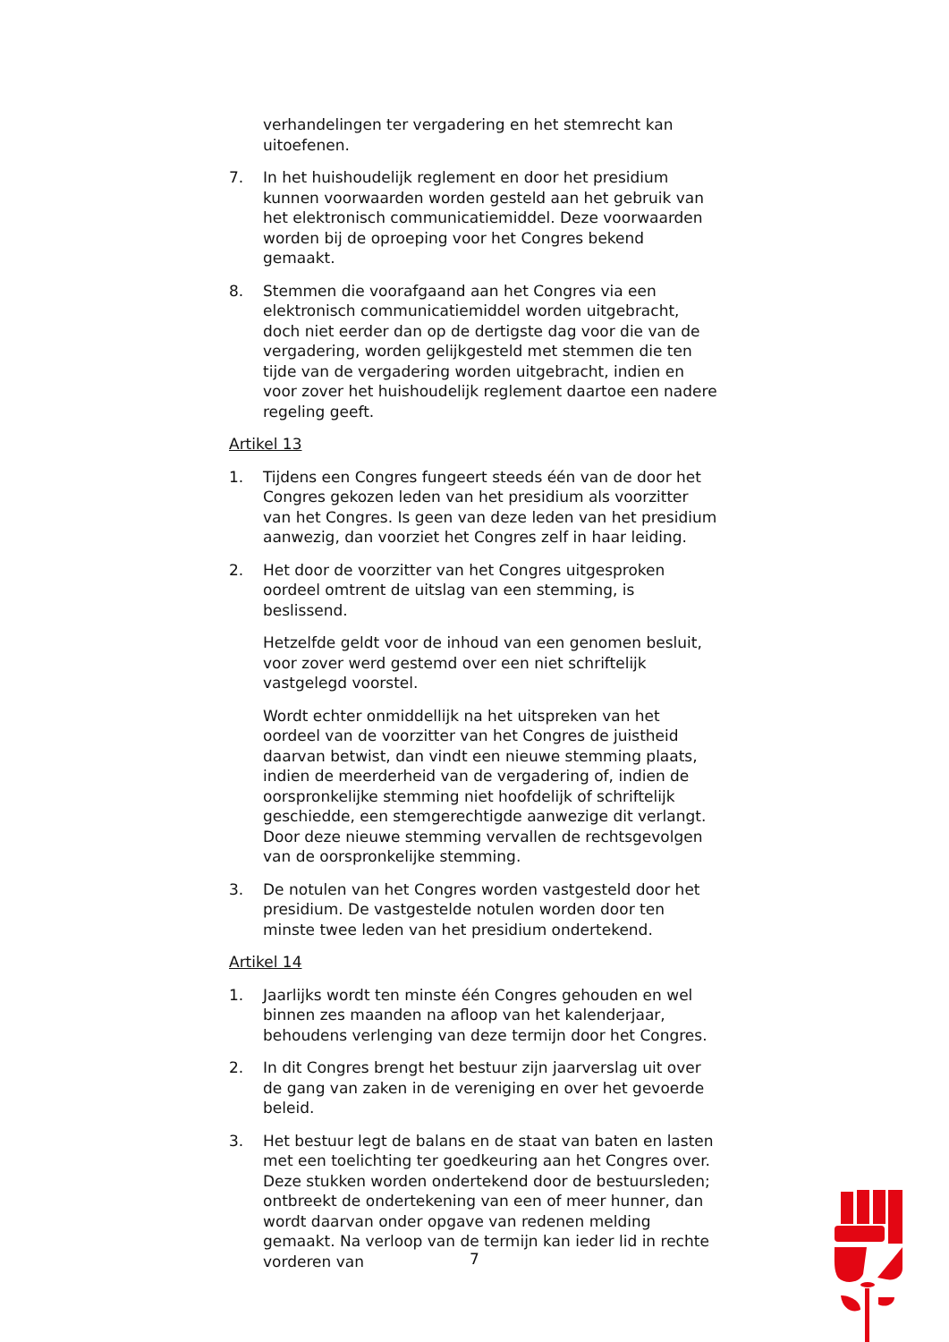verhandelingen ter vergadering en het stemrecht kan uitoefenen.
7. In het huishoudelijk reglement en door het presidium kunnen voorwaarden worden gesteld aan het gebruik van het elektronisch communicatiemiddel. Deze voorwaarden worden bij de oproeping voor het Congres bekend gemaakt.
8. Stemmen die voorafgaand aan het Congres via een elektronisch communicatiemiddel worden uitgebracht, doch niet eerder dan op de dertigste dag voor die van de vergadering, worden gelijkgesteld met stemmen die ten tijde van de vergadering worden uitgebracht, indien en voor zover het huishoudelijk reglement daartoe een nadere regeling geeft.
Artikel 13
1. Tijdens een Congres fungeert steeds één van de door het Congres gekozen leden van het presidium als voorzitter van het Congres. Is geen van deze leden van het presidium aanwezig, dan voorziet het Congres zelf in haar leiding.
2. Het door de voorzitter van het Congres uitgesproken oordeel omtrent de uitslag van een stemming, is beslissend.
Hetzelfde geldt voor de inhoud van een genomen besluit, voor zover werd gestemd over een niet schriftelijk vastgelegd voorstel.
Wordt echter onmiddellijk na het uitspreken van het oordeel van de voorzitter van het Congres de juistheid daarvan betwist, dan vindt een nieuwe stemming plaats, indien de meerderheid van de vergadering of, indien de oorspronkelijke stemming niet hoofdelijk of schriftelijk geschiedde, een stemgerechtigde aanwezige dit verlangt. Door deze nieuwe stemming vervallen de rechtsgevolgen van de oorspronkelijke stemming.
3. De notulen van het Congres worden vastgesteld door het presidium. De vastgestelde notulen worden door ten minste twee leden van het presidium ondertekend.
Artikel 14
1. Jaarlijks wordt ten minste één Congres gehouden en wel binnen zes maanden na afloop van het kalenderjaar, behoudens verlenging van deze termijn door het Congres.
2. In dit Congres brengt het bestuur zijn jaarverslag uit over de gang van zaken in de vereniging en over het gevoerde beleid.
3. Het bestuur legt de balans en de staat van baten en lasten met een toelichting ter goedkeuring aan het Congres over. Deze stukken worden ondertekend door de bestuursleden; ontbreekt de ondertekening van een of meer hunner, dan wordt daarvan onder opgave van redenen melding gemaakt. Na verloop van de termijn kan ieder lid in rechte vorderen van
7